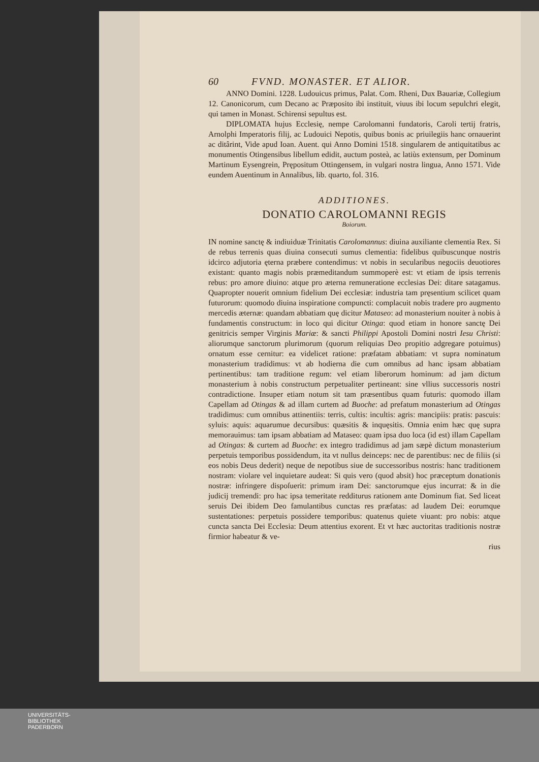60 FVND. MONASTER. ET ALIOR.
ANNO Domini. 1228. Ludouicus primus, Palat. Com. Rheni, Dux Bauariæ, Collegium 12. Canonicorum, cum Decano ac Præposito ibi instituit, viuus ibi locum sepulchri elegit, qui tamen in Monast. Schirensi sepultus est.
DIPLOMATA hujus Ecclesię, nempe Carolomanni fundatoris, Caroli tertij fratris, Arnolphi Imperatoris filij, ac Ludouici Nepotis, quibus bonis ac priuilegiis hanc ornauerint ac ditârint, Vide apud Ioan. Auent. qui Anno Domini 1518. singularem de antiquitatibus ac monumentis Otingensibus libellum edidit, auctum posteà, ac latiùs extensum, per Dominum Martinum Eysengrein, Prępositum Ottingensem, in vulgari nostra lingua, Anno 1571. Vide eundem Auentinum in Annalibus, lib. quarto, fol. 316.
ADDITIONES.
DONATIO CAROLOMANNI REGIS
Boiorum.
IN nomine sanctę & indiuiduæ Trinitatis Carolomannus: diuina auxiliante clementia Rex. Si de rebus terrenis quas diuina consecuti sumus clementia: fidelibus quibuscunque nostris idcirco adjutoria ęterna præbere contendimus: vt nobis in secularibus negociis deuotiores existant: quanto magis nobis præmeditandum summoperè est: vt etiam de ipsis terrenis rebus: pro amore diuino: atque pro æterna remuneratione ecclesias Dei: ditare satagamus. Quapropter nouerit omnium fidelium Dei ecclesiæ: industria tam pręsentium scilicet quam futurorum: quomodo diuina inspiratione compuncti: complacuit nobis tradere pro augmento mercedis æternæ: quandam abbatiam quę dicitur Mataseo: ad monasterium nouiter à nobis à fundamentis constructum: in loco qui dicitur Otinga: quod etiam in honore sanctę Dei genitricis semper Virginis Mariæ: & sancti Philippi Apostoli Domini nostri Iesu Christi: aliorumque sanctorum plurimorum (quorum reliquias Deo propitio adgregare potuimus) ornatum esse cernitur: ea videlicet ratione: præfatam abbatiam: vt supra nominatum monasterium tradidimus: vt ab hodierna die cum omnibus ad hanc ipsam abbatiam pertinentibus: tam traditione regum: vel etiam liberorum hominum: ad jam dictum monasterium à nobis constructum perpetualiter pertineant: sine vllius successoris nostri contradictione. Insuper etiam notum sit tam præsentibus quam futuris: quomodo illam Capellam ad Otingas & ad illam curtem ad Buoche: ad prefatum monasterium ad Otingas tradidimus: cum omnibus attinentiis: terris, cultis: incultis: agris: mancipiis: pratis: pascuis: syluis: aquis: aquarumue decursibus: quæsitis & inquęsitis. Omnia enim hæc quę supra memorauimus: tam ipsam abbatiam ad Mataseo: quam ipsa duo loca (id est) illam Capellam ad Otingas: & curtem ad Buoche: ex integro tradidimus ad jam sæpè dictum monasterium perpetuis temporibus possidendum, ita vt nullus deinceps: nec de parentibus: nec de filiis (si eos nobis Deus dederit) neque de nepotibus siue de successoribus nostris: hanc traditionem nostram: violare vel inquietare audeat: Si quis vero (quod absit) hoc præceptum donationis nostræ: infringere dispoſuerit: primum iram Dei: sanctorumque ejus incurrat: & in die judicij tremendi: pro hac ipsa temeritate redditurus rationem ante Dominum fiat. Sed liceat seruis Dei ibidem Deo famulantibus cunctas res præfatas: ad laudem Dei: eorumque sustentationes: perpetuis possidere temporibus: quatenus quiete viuant: pro nobis: atque cuncta sancta Dei Ecclesia: Deum attentius exorent. Et vt hæc auctoritas traditionis nostræ firmior habeatur & ve-
rius
UNIVERSITÄTS-
BIBLIOTHEK
PADERBORN